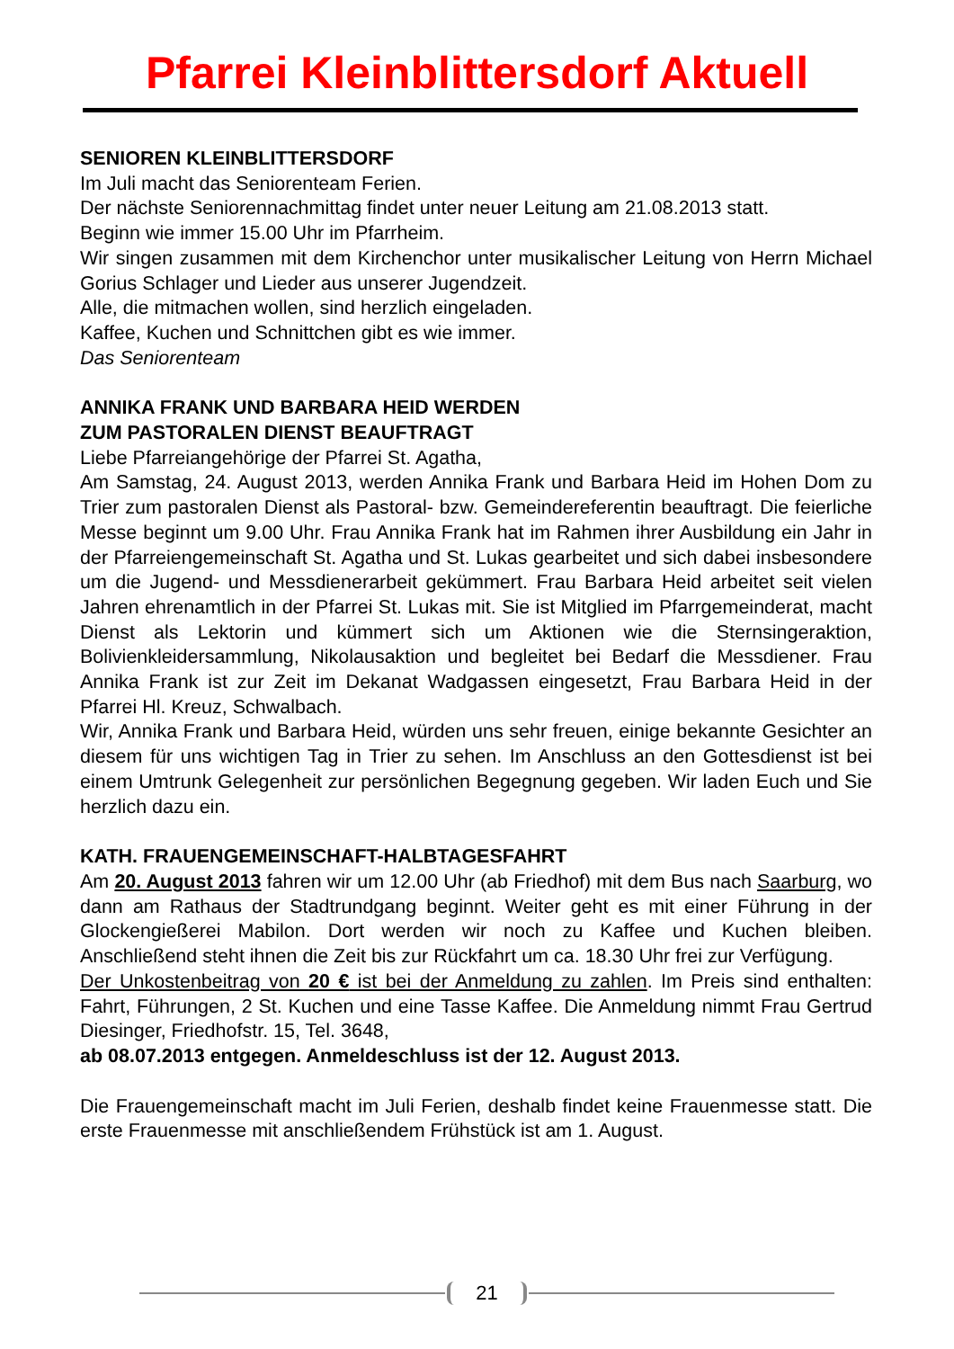Pfarrei Kleinblittersdorf Aktuell
SENIOREN KLEINBLITTERSDORF
Im Juli macht das Seniorenteam Ferien.
Der nächste Seniorennachmittag findet unter neuer Leitung am 21.08.2013 statt.
Beginn wie immer 15.00 Uhr im Pfarrheim.
Wir singen zusammen mit dem Kirchenchor unter musikalischer Leitung von Herrn Michael Gorius Schlager und Lieder aus unserer Jugendzeit.
Alle, die mitmachen wollen, sind herzlich eingeladen.
Kaffee, Kuchen und Schnittchen gibt es wie immer.
Das Seniorenteam
ANNIKA FRANK UND BARBARA HEID WERDEN
ZUM PASTORALEN DIENST BEAUFTRAGT
Liebe Pfarreiangehörige der Pfarrei St. Agatha,
Am Samstag, 24. August 2013, werden Annika Frank und Barbara Heid im Hohen Dom zu Trier zum pastoralen Dienst als Pastoral- bzw. Gemeindereferentin beauftragt. Die feierliche Messe beginnt um 9.00 Uhr. Frau Annika Frank hat im Rahmen ihrer Ausbildung ein Jahr in der Pfarreiengemeinschaft St. Agatha und St. Lukas gearbeitet und sich dabei insbesondere um die Jugend- und Messdienerarbeit gekümmert. Frau Barbara Heid arbeitet seit vielen Jahren ehrenamtlich in der Pfarrei St. Lukas mit. Sie ist Mitglied im Pfarrgemeinderat, macht Dienst als Lektorin und kümmert sich um Aktionen wie die Sternsingeraktion, Bolivienkleidersammlung, Nikolausaktion und begleitet bei Bedarf die Messdiener. Frau Annika Frank ist zur Zeit im Dekanat Wadgassen eingesetzt, Frau Barbara Heid in der Pfarrei Hl. Kreuz, Schwalbach.
Wir, Annika Frank und Barbara Heid, würden uns sehr freuen, einige bekannte Gesichter an diesem für uns wichtigen Tag in Trier zu sehen. Im Anschluss an den Gottesdienst ist bei einem Umtrunk Gelegenheit zur persönlichen Begegnung gegeben. Wir laden Euch und Sie herzlich dazu ein.
KATH. FRAUENGEMEINSCHAFT-HALBTAGESFAHRT
Am 20. August 2013 fahren wir um 12.00 Uhr (ab Friedhof) mit dem Bus nach Saarburg, wo dann am Rathaus der Stadtrundgang beginnt. Weiter geht es mit einer Führung in der Glockengießerei Mabilon. Dort werden wir noch zu Kaffee und Kuchen bleiben. Anschließend steht ihnen die Zeit bis zur Rückfahrt um ca. 18.30 Uhr frei zur Verfügung.
Der Unkostenbeitrag von 20 € ist bei der Anmeldung zu zahlen. Im Preis sind enthalten: Fahrt, Führungen, 2 St. Kuchen und eine Tasse Kaffee. Die Anmeldung nimmt Frau Gertrud Diesinger, Friedhofstr. 15, Tel. 3648,
ab 08.07.2013 entgegen. Anmeldeschluss ist der 12. August 2013.
Die Frauengemeinschaft macht im Juli Ferien, deshalb findet keine Frauenmesse statt. Die erste Frauenmesse mit anschließendem Frühstück ist am 1. August.
21